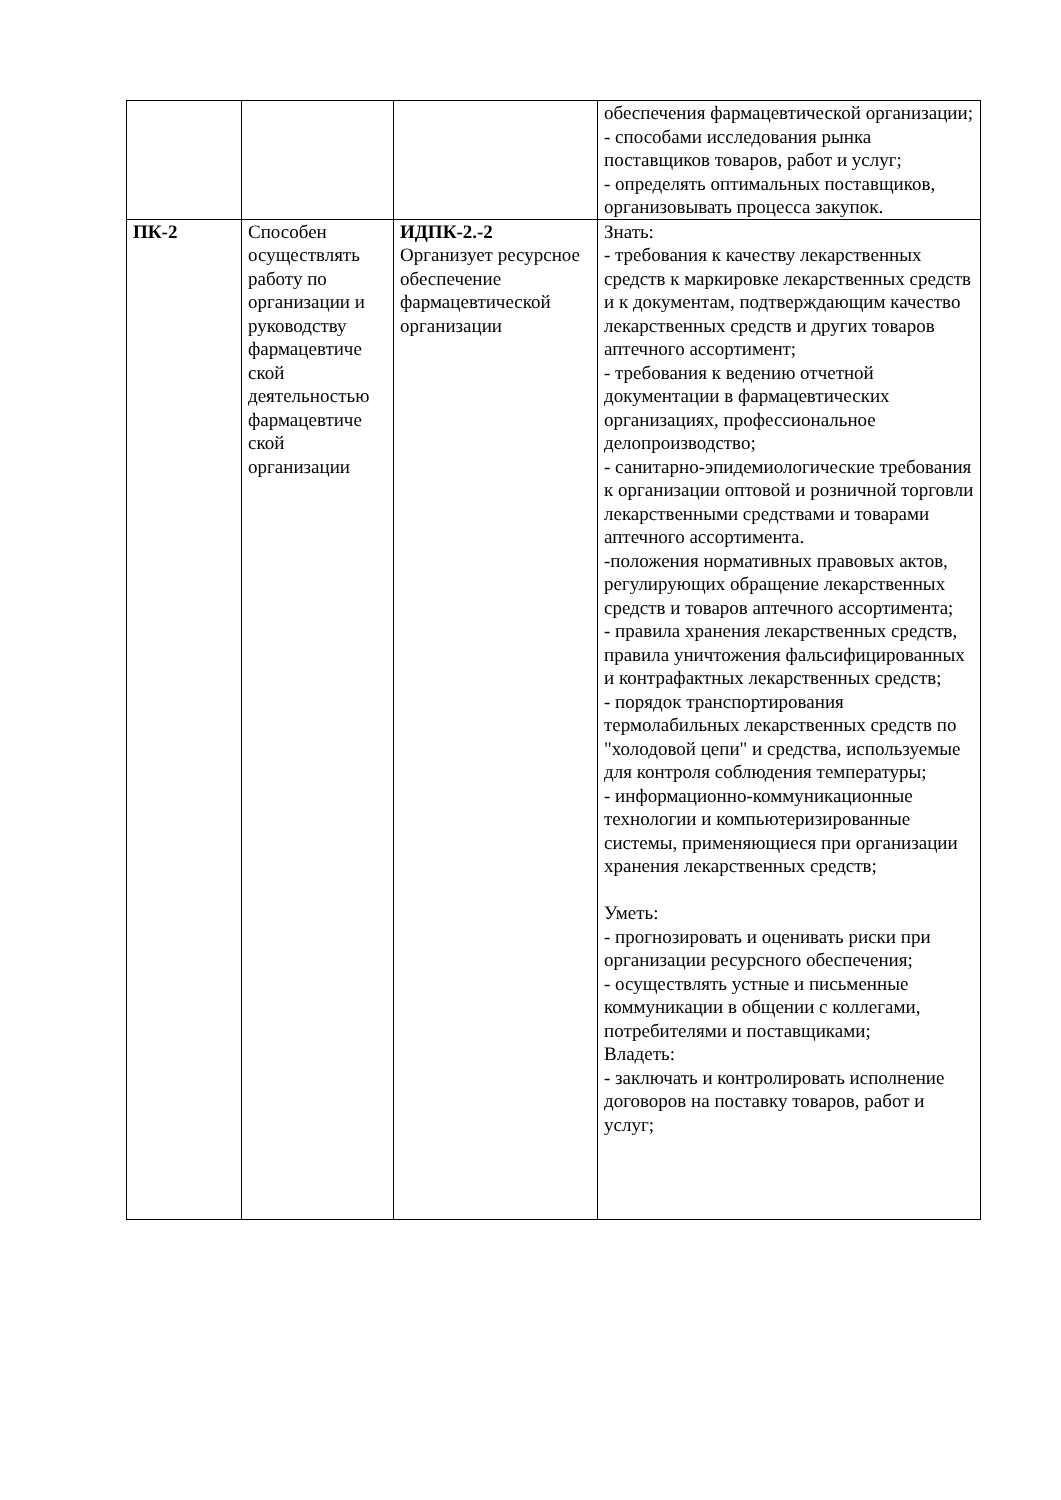| | | | обеспечения фармацевтической организации; - способами исследования рынка поставщиков товаров, работ и услуг; - определять оптимальных поставщиков, организовывать процесса закупок. |
| ПК-2 | Способен осуществлять работу по организации и руководству фармацевтиче ской деятельностью фармацевтиче ской организации | ИДПК-2.-2 Организует ресурсное обеспечение фармацевтической организации | Знать: - требования к качеству лекарственных средств к маркировке лекарственных средств и к документам, подтверждающим качество лекарственных средств и других товаров аптечного ассортимент; - требования к ведению отчетной документации в фармацевтических организациях, профессиональное делопроизводство; - санитарно-эпидемиологические требования к организации оптовой и розничной торговли лекарственными средствами и товарами аптечного ассортимента. -положения нормативных правовых актов, регулирующих обращение лекарственных средств и товаров аптечного ассортимента; - правила хранения лекарственных средств, правила уничтожения фальсифицированных и контрафактных лекарственных средств; - порядок транспортирования термолабильных лекарственных средств по "холодовой цепи" и средства, используемые для контроля соблюдения температуры; - информационно-коммуникационные технологии и компьютеризированные системы, применяющиеся при организации хранения лекарственных средств; Уметь: - прогнозировать и оценивать риски при организации ресурсного обеспечения; - осуществлять устные и письменные коммуникации в общении с коллегами, потребителями и поставщиками; Владеть: - заключать и контролировать исполнение договоров на поставку товаров, работ и услуг; |